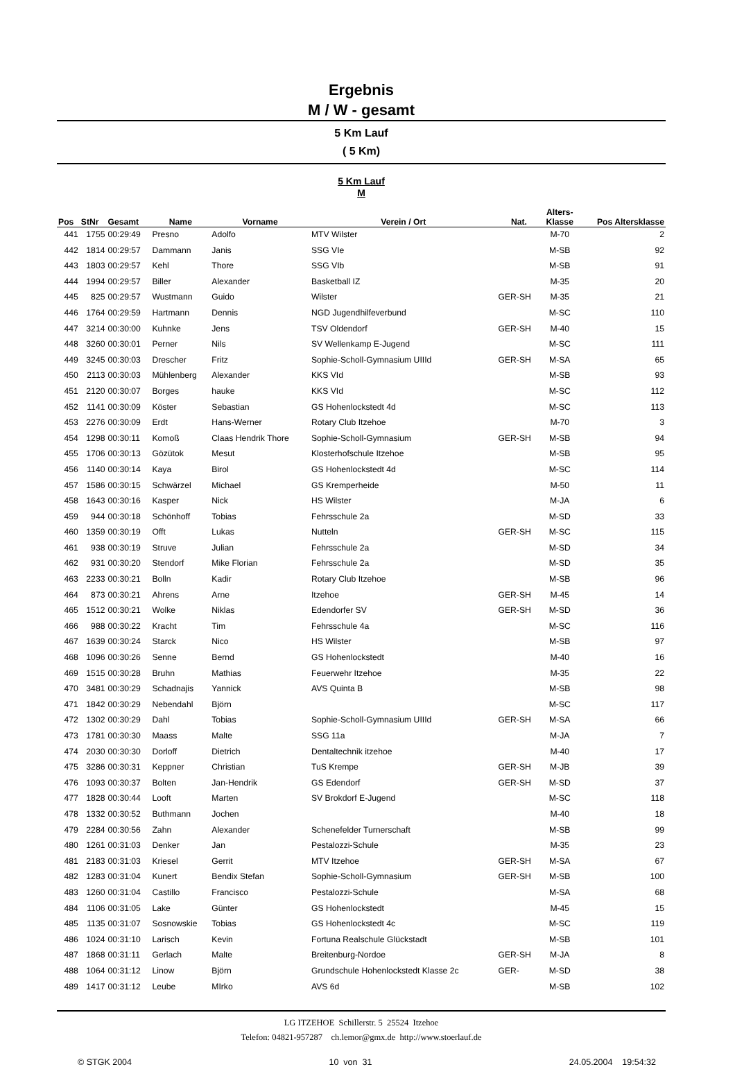Ergebnis
M / W - gesamt
5 Km Lauf
( 5 Km)
5 Km Lauf
M
| Pos | StNr | Gesamt | Name | Vorname | Verein / Ort | Nat. | Alters- Klasse | Pos Altersklasse |
| --- | --- | --- | --- | --- | --- | --- | --- | --- |
| 441 | 1755 | 00:29:49 | Presno | Adolfo | MTV Wilster | | M-70 | 2 |
| 442 | 1814 | 00:29:57 | Dammann | Janis | SSG VIe | | M-SB | 92 |
| 443 | 1803 | 00:29:57 | Kehl | Thore | SSG VIb | | M-SB | 91 |
| 444 | 1994 | 00:29:57 | Biller | Alexander | Basketball IZ | | M-35 | 20 |
| 445 | 825 | 00:29:57 | Wustmann | Guido | Wilster | GER-SH | M-35 | 21 |
| 446 | 1764 | 00:29:59 | Hartmann | Dennis | NGD Jugendhilfeverbund | | M-SC | 110 |
| 447 | 3214 | 00:30:00 | Kuhnke | Jens | TSV Oldendorf | GER-SH | M-40 | 15 |
| 448 | 3260 | 00:30:01 | Perner | Nils | SV Wellenkamp E-Jugend | | M-SC | 111 |
| 449 | 3245 | 00:30:03 | Drescher | Fritz | Sophie-Scholl-Gymnasium UIIId | GER-SH | M-SA | 65 |
| 450 | 2113 | 00:30:03 | Mühlenberg | Alexander | KKS VId | | M-SB | 93 |
| 451 | 2120 | 00:30:07 | Borges | hauke | KKS VId | | M-SC | 112 |
| 452 | 1141 | 00:30:09 | Köster | Sebastian | GS Hohenlockstedt 4d | | M-SC | 113 |
| 453 | 2276 | 00:30:09 | Erdt | Hans-Werner | Rotary Club Itzehoe | | M-70 | 3 |
| 454 | 1298 | 00:30:11 | Komoß | Claas Hendrik Thore | Sophie-Scholl-Gymnasium | GER-SH | M-SB | 94 |
| 455 | 1706 | 00:30:13 | Gözütok | Mesut | Klosterhofschule Itzehoe | | M-SB | 95 |
| 456 | 1140 | 00:30:14 | Kaya | Birol | GS Hohenlockstedt 4d | | M-SC | 114 |
| 457 | 1586 | 00:30:15 | Schwärzel | Michael | GS Kremperheide | | M-50 | 11 |
| 458 | 1643 | 00:30:16 | Kasper | Nick | HS Wilster | | M-JA | 6 |
| 459 | 944 | 00:30:18 | Schönhoff | Tobias | Fehrsschule 2a | | M-SD | 33 |
| 460 | 1359 | 00:30:19 | Offt | Lukas | Nutteln | GER-SH | M-SC | 115 |
| 461 | 938 | 00:30:19 | Struve | Julian | Fehrsschule 2a | | M-SD | 34 |
| 462 | 931 | 00:30:20 | Stendorf | Mike Florian | Fehrsschule 2a | | M-SD | 35 |
| 463 | 2233 | 00:30:21 | Bolln | Kadir | Rotary Club Itzehoe | | M-SB | 96 |
| 464 | 873 | 00:30:21 | Ahrens | Arne | Itzehoe | GER-SH | M-45 | 14 |
| 465 | 1512 | 00:30:21 | Wolke | Niklas | Edendorfer SV | GER-SH | M-SD | 36 |
| 466 | 988 | 00:30:22 | Kracht | Tim | Fehrsschule 4a | | M-SC | 116 |
| 467 | 1639 | 00:30:24 | Starck | Nico | HS Wilster | | M-SB | 97 |
| 468 | 1096 | 00:30:26 | Senne | Bernd | GS Hohenlockstedt | | M-40 | 16 |
| 469 | 1515 | 00:30:28 | Bruhn | Mathias | Feuerwehr Itzehoe | | M-35 | 22 |
| 470 | 3481 | 00:30:29 | Schadnajis | Yannick | AVS Quinta B | | M-SB | 98 |
| 471 | 1842 | 00:30:29 | Nebendahl | Björn | | | M-SC | 117 |
| 472 | 1302 | 00:30:29 | Dahl | Tobias | Sophie-Scholl-Gymnasium UIIId | GER-SH | M-SA | 66 |
| 473 | 1781 | 00:30:30 | Maass | Malte | SSG 11a | | M-JA | 7 |
| 474 | 2030 | 00:30:30 | Dorloff | Dietrich | Dentaltechnik itzehoe | | M-40 | 17 |
| 475 | 3286 | 00:30:31 | Keppner | Christian | TuS Krempe | GER-SH | M-JB | 39 |
| 476 | 1093 | 00:30:37 | Bolten | Jan-Hendrik | GS Edendorf | GER-SH | M-SD | 37 |
| 477 | 1828 | 00:30:44 | Looft | Marten | SV Brokdorf E-Jugend | | M-SC | 118 |
| 478 | 1332 | 00:30:52 | Buthmann | Jochen | | | M-40 | 18 |
| 479 | 2284 | 00:30:56 | Zahn | Alexander | Schenefelder Turnerschaft | | M-SB | 99 |
| 480 | 1261 | 00:31:03 | Denker | Jan | Pestalozzi-Schule | | M-35 | 23 |
| 481 | 2183 | 00:31:03 | Kriesel | Gerrit | MTV Itzehoe | GER-SH | M-SA | 67 |
| 482 | 1283 | 00:31:04 | Kunert | Bendix Stefan | Sophie-Scholl-Gymnasium | GER-SH | M-SB | 100 |
| 483 | 1260 | 00:31:04 | Castillo | Francisco | Pestalozzi-Schule | | M-SA | 68 |
| 484 | 1106 | 00:31:05 | Lake | Günter | GS Hohenlockstedt | | M-45 | 15 |
| 485 | 1135 | 00:31:07 | Sosnowskie | Tobias | GS Hohenlockstedt 4c | | M-SC | 119 |
| 486 | 1024 | 00:31:10 | Larisch | Kevin | Fortuna Realschule Glückstadt | | M-SB | 101 |
| 487 | 1868 | 00:31:11 | Gerlach | Malte | Breitenburg-Nordoe | GER-SH | M-JA | 8 |
| 488 | 1064 | 00:31:12 | Linow | Björn | Grundschule Hohenlockstedt Klasse 2c | GER- | M-SD | 38 |
| 489 | 1417 | 00:31:12 | Leube | MIrko | AVS 6d | | M-SB | 102 |
LG ITZEHOE Schillerstr. 5 25524 Itzehoe
Telefon: 04821-957287 ch.lemor@gmx.de http://www.stoerlauf.de
© STGK 2004 10 von 31 24.05.2004 19:54:32